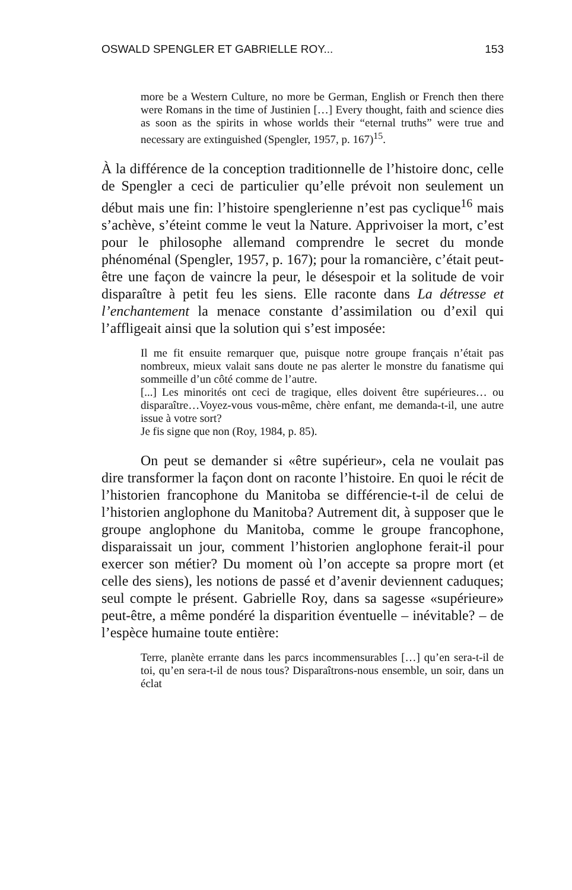OSWALD SPENGLER ET GABRIELLE ROY... 153
more be a Western Culture, no more be German, English or French then there were Romans in the time of Justinien […] Every thought, faith and science dies as soon as the spirits in whose worlds their “eternal truths” were true and necessary are extinguished (Spengler, 1957, p. 167)<sup>15</sup>.
À la différence de la conception traditionnelle de l’histoire donc, celle de Spengler a ceci de particulier qu’elle prévoit non seulement un début mais une fin: l’histoire spenglerienne n’est pas cyclique<sup>16</sup> mais s’achève, s’éteint comme le veut la Nature. Apprivoiser la mort, c’est pour le philosophe allemand comprendre le secret du monde phénoménal (Spengler, 1957, p. 167); pour la romancière, c’était peut-être une façon de vaincre la peur, le désespoir et la solitude de voir disparaître à petit feu les siens. Elle raconte dans La détresse et l’enchantement la menace constante d’assimilation ou d’exil qui l’affligeait ainsi que la solution qui s’est imposée:
Il me fit ensuite remarquer que, puisque notre groupe français n’était pas nombreux, mieux valait sans doute ne pas alerter le monstre du fanatisme qui sommeille d’un côté comme de l’autre.
[...] Les minorités ont ceci de tragique, elles doivent être supérieures… ou disparaître…Voyez-vous vous-même, chère enfant, me demanda-t-il, une autre issue à votre sort?
Je fis signe que non (Roy, 1984, p. 85).
On peut se demander si «être supérieur», cela ne voulait pas dire transformer la façon dont on raconte l’histoire. En quoi le récit de l’historien francophone du Manitoba se différencie-t-il de celui de l’historien anglophone du Manitoba? Autrement dit, à supposer que le groupe anglophone du Manitoba, comme le groupe francophone, disparaissait un jour, comment l’historien anglophone ferait-il pour exercer son métier? Du moment où l’on accepte sa propre mort (et celle des siens), les notions de passé et d’avenir deviennent caduques; seul compte le présent. Gabrielle Roy, dans sa sagesse «supérieure» peut-être, a même pondéré la disparition éventuelle – inévitable? – de l’espèce humaine toute entière:
Terre, planète errante dans les parcs incommensurables […] qu’en sera-t-il de toi, qu’en sera-t-il de nous tous? Disparaîtrons-nous ensemble, un soir, dans un éclat